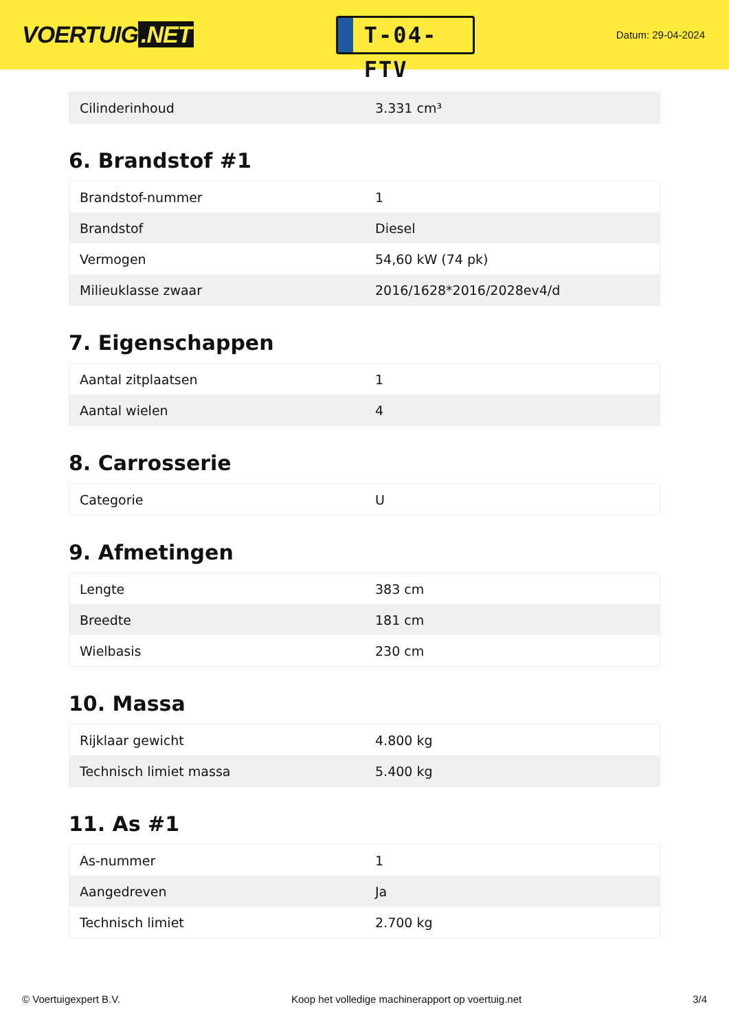VOERTUIG.NET
T-04-FTV
Datum: 29-04-2024
| Cilinderinhoud | 3.331 cm³ |
6. Brandstof #1
| Brandstof-nummer | 1 |
| Brandstof | Diesel |
| Vermogen | 54,60 kW (74 pk) |
| Milieuklasse zwaar | 2016/1628*2016/2028ev4/d |
7. Eigenschappen
| Aantal zitplaatsen | 1 |
| Aantal wielen | 4 |
8. Carrosserie
| Categorie | U |
9. Afmetingen
| Lengte | 383 cm |
| Breedte | 181 cm |
| Wielbasis | 230 cm |
10. Massa
| Rijklaar gewicht | 4.800 kg |
| Technisch limiet massa | 5.400 kg |
11. As #1
| As-nummer | 1 |
| Aangedreven | Ja |
| Technisch limiet | 2.700 kg |
© Voertuigexpert B.V. Koop het volledige machinerapport op voertuig.net 3/4